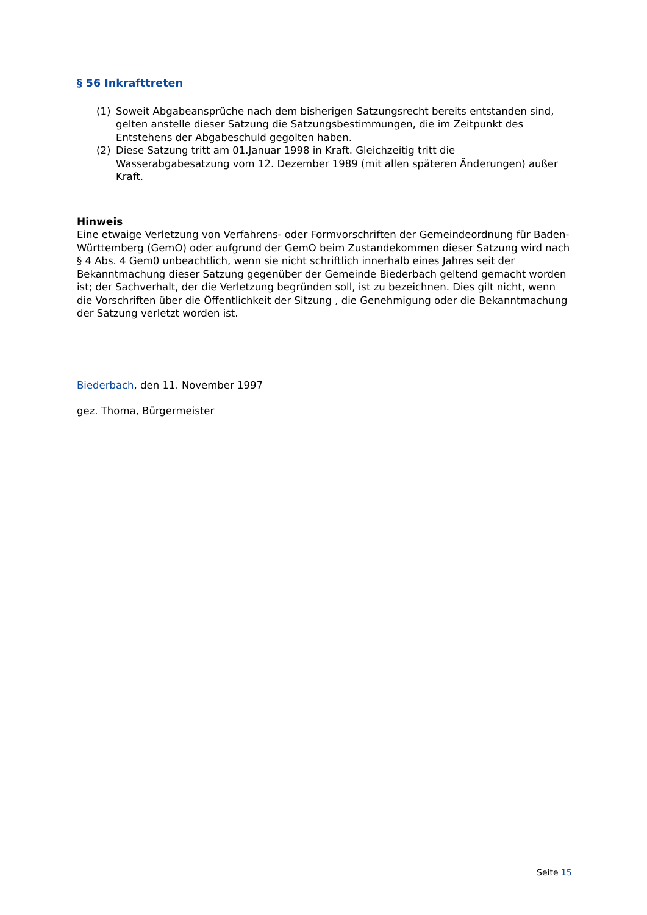§ 56 Inkrafttreten
(1) Soweit Abgabeansprüche nach dem bisherigen Satzungsrecht bereits entstanden sind, gelten anstelle dieser Satzung die Satzungsbestimmungen, die im Zeitpunkt des Entstehens der Abgabeschuld gegolten haben.
(2) Diese Satzung tritt am 01.Januar 1998 in Kraft. Gleichzeitig tritt die Wasserabgabesatzung vom 12. Dezember 1989 (mit allen späteren Änderungen) außer Kraft.
Hinweis
Eine etwaige Verletzung von Verfahrens- oder Formvorschriften der Gemeindeordnung für Baden-Württemberg (GemO) oder aufgrund der GemO beim Zustandekommen dieser Satzung wird nach § 4 Abs. 4 Gem0 unbeachtlich, wenn sie nicht schriftlich innerhalb eines Jahres seit der Bekanntmachung dieser Satzung gegenüber der Gemeinde Biederbach geltend gemacht worden ist; der Sachverhalt, der die Verletzung begründen soll, ist zu bezeichnen. Dies gilt nicht, wenn die Vorschriften über die Öffentlichkeit der Sitzung , die Genehmigung oder die Bekanntmachung der Satzung verletzt worden ist.
Biederbach, den 11. November 1997
gez. Thoma, Bürgermeister
Seite 15